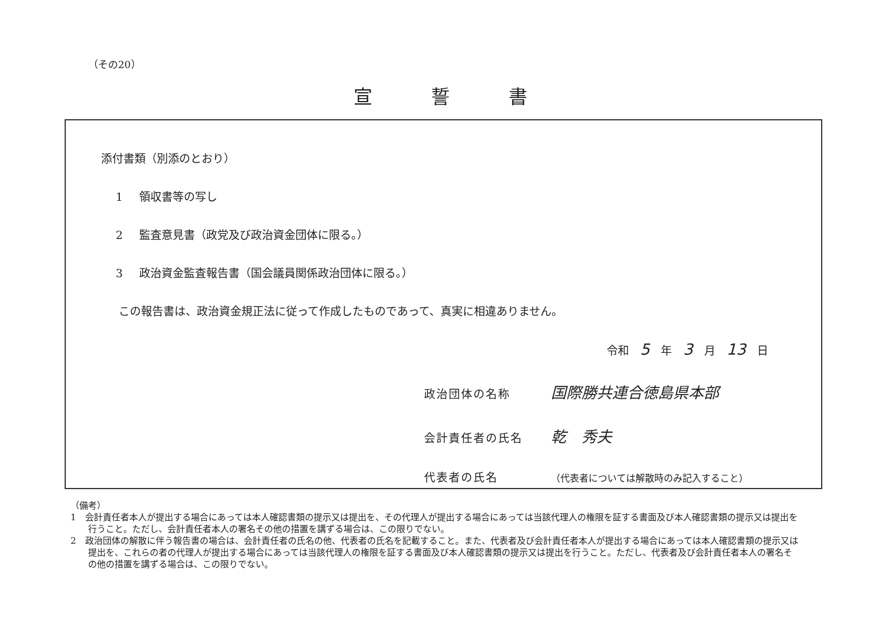（その20）
宣誓書
添付書類（別添のとおり）
1 領収書等の写し
2 監査意見書（政党及び政治資金団体に限る。）
3 政治資金監査報告書（国会議員関係政治団体に限る。）
この報告書は、政治資金規正法に従って作成したものであって、真実に相違ありません。
令和　5　年　3　月　13　日
政治団体の名称 国際勝共連合徳島県本部
会計責任者の氏名 乾　秀夫
代表者の氏名 （代表者については解散時のみ記入すること）
（備考）
1　会計責任者本人が提出する場合にあっては本人確認書類の提示又は提出を、その代理人が提出する場合にあっては当該代理人の権限を証する書面及び本人確認書類の提示又は提出を行うこと。ただし、会計責任者本人の署名その他の措置を講ずる場合は、この限りでない。
2　政治団体の解散に伴う報告書の場合は、会計責任者の氏名の他、代表者の氏名を記載すること。また、代表者及び会計責任者本人が提出する場合にあっては本人確認書類の提示又は提出を、これらの者の代理人が提出する場合にあっては当該代理人の権限を証する書面及び本人確認書類の提示又は提出を行うこと。ただし、代表者及び会計責任者本人の署名その他の措置を講ずる場合は、この限りでない。